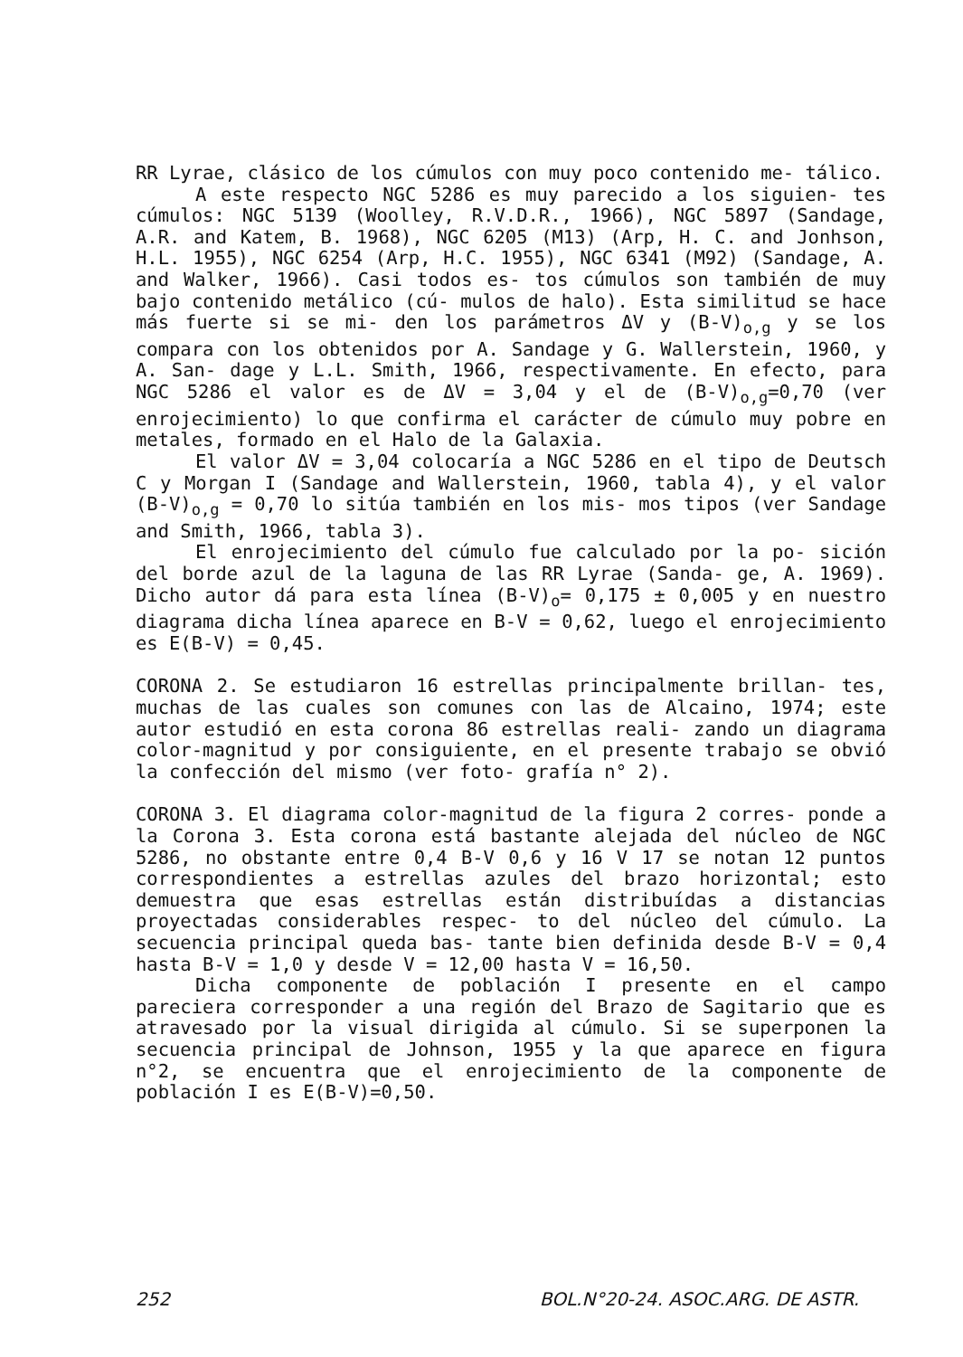RR Lyrae, clásico de los cúmulos con muy poco contenido me- tálico.
A este respecto NGC 5286 es muy parecido a los siguien- tes cúmulos: NGC 5139 (Woolley, R.V.D.R., 1966), NGC 5897 (Sandage, A.R. and Katem, B. 1968), NGC 6205 (M13) (Arp, H. C. and Jonhson, H.L. 1955), NGC 6254 (Arp, H.C. 1955), NGC 6341 (M92) (Sandage, A. and Walker, 1966). Casi todos es- tos cúmulos son también de muy bajo contenido metálico (cú- mulos de halo). Esta similitud se hace más fuerte si se mi- den los parámetros ΔV y (B-V)<sub>o,g</sub> y se los compara con los obtenidos por A. Sandage y G. Wallerstein, 1960, y A. San- dage y L.L. Smith, 1966, respectivamente. En efecto, para NGC 5286 el valor es de ΔV = 3,04 y el de (B-V)<sub>o,g</sub>=0,70 (ver enrojecimiento) lo que confirma el carácter de cúmulo muy pobre en metales, formado en el Halo de la Galaxia.
El valor ΔV = 3,04 colocaría a NGC 5286 en el tipo de Deutsch C y Morgan I (Sandage and Wallerstein, 1960, tabla 4), y el valor (B-V)<sub>o,g</sub> = 0,70 lo sitúa también en los mis- mos tipos (ver Sandage and Smith, 1966, tabla 3).
El enrojecimiento del cúmulo fue calculado por la po- sición del borde azul de la laguna de las RR Lyrae (Sanda- ge, A. 1969). Dicho autor dá para esta línea (B-V)<sub>o</sub>= 0,175 ± 0,005 y en nuestro diagrama dicha línea aparece en B-V = 0,62, luego el enrojecimiento es E(B-V) = 0,45.
CORONA 2. Se estudiaron 16 estrellas principalmente brillan- tes, muchas de las cuales son comunes con las de Alcaino, 1974; este autor estudió en esta corona 86 estrellas reali- zando un diagrama color-magnitud y por consiguiente, en el presente trabajo se obvió la confección del mismo (ver foto- grafía n° 2).
CORONA 3. El diagrama color-magnitud de la figura 2 corres- ponde a la Corona 3. Esta corona está bastante alejada del núcleo de NGC 5286, no obstante entre 0,4 B-V 0,6 y 16 V 17 se notan 12 puntos correspondientes a estrellas azules del brazo horizontal; esto demuestra que esas estrellas están distribuídas a distancias proyectadas considerables respec- to del núcleo del cúmulo. La secuencia principal queda bas- tante bien definida desde B-V = 0,4 hasta B-V = 1,0 y desde V = 12,00 hasta V = 16,50.
Dicha componente de población I presente en el campo pareciera corresponder a una región del Brazo de Sagitario que es atravesado por la visual dirigida al cúmulo. Si se superponen la secuencia principal de Johnson, 1955 y la que aparece en figura n°2, se encuentra que el enrojecimiento de la componente de población I es E(B-V)=0,50.
252 BOL.N°20-24. ASOC.ARG. DE ASTR.